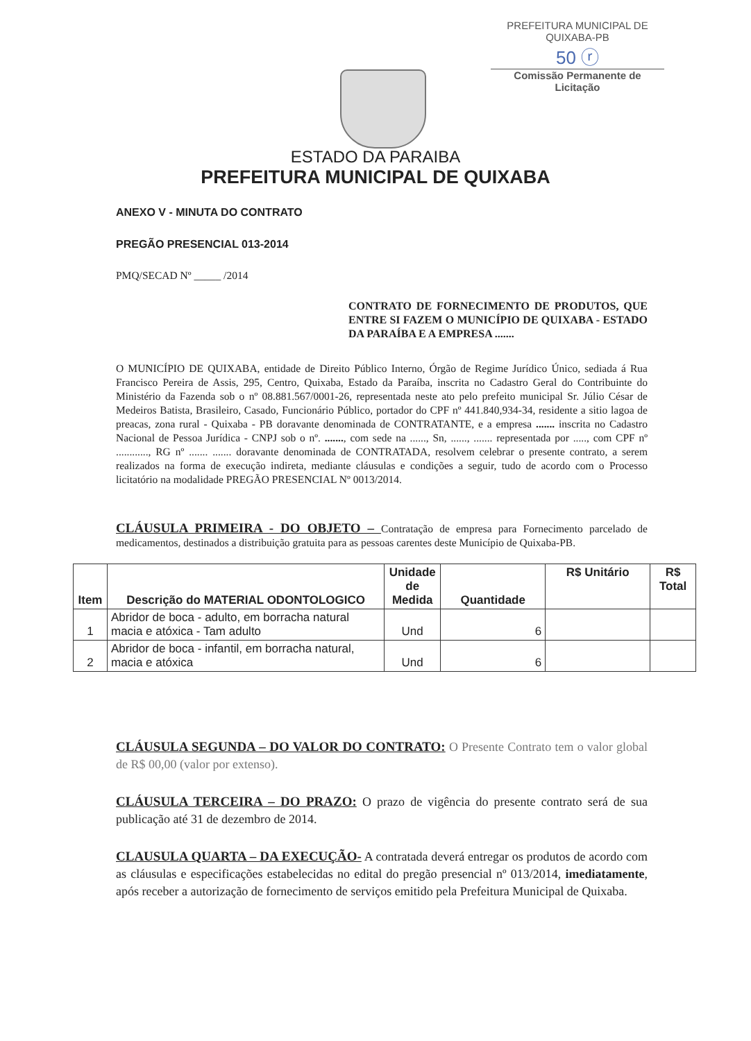PREFEITURA MUNICIPAL DE QUIXABA-PB
50 ⓡ
Comissão Permanente de Licitação
ESTADO DA PARAIBA
PREFEITURA MUNICIPAL DE QUIXABA
ANEXO V - MINUTA DO CONTRATO
PREGÃO PRESENCIAL 013-2014
PMQ/SECAD Nº _____ /2014
CONTRATO DE FORNECIMENTO DE PRODUTOS, QUE ENTRE SI FAZEM O MUNICÍPIO DE QUIXABA - ESTADO DA PARAÍBA E A EMPRESA .......
O MUNICÍPIO DE QUIXABA, entidade de Direito Público Interno, Órgão de Regime Jurídico Único, sediada á Rua Francisco Pereira de Assis, 295, Centro, Quixaba, Estado da Paraíba, inscrita no Cadastro Geral do Contribuinte do Ministério da Fazenda sob o nº 08.881.567/0001-26, representada neste ato pelo prefeito municipal Sr. Júlio César de Medeiros Batista, Brasileiro, Casado, Funcionário Público, portador do CPF nº 441.840,934-34, residente a sitio lagoa de preacas, zona rural - Quixaba - PB doravante denominada de CONTRATANTE, e a empresa ....... inscrita no Cadastro Nacional de Pessoa Jurídica - CNPJ sob o nº. ......., com sede na ......, Sn, ......, ....... representada por ....., com CPF nº ............, RG nº ....... ....... doravante denominada de CONTRATADA, resolvem celebrar o presente contrato, a serem realizados na forma de execução indireta, mediante cláusulas e condições a seguir, tudo de acordo com o Processo licitatório na modalidade PREGÃO PRESENCIAL Nº 0013/2014.
CLÁUSULA PRIMEIRA - DO OBJETO – Contratação de empresa para Fornecimento parcelado de medicamentos, destinados a distribuição gratuita para as pessoas carentes deste Município de Quixaba-PB.
| Item | Descrição do MATERIAL ODONTOLOGICO | Unidade de Medida | Quantidade | R$ Unitário | R$ Total |
| --- | --- | --- | --- | --- | --- |
| 1 | Abridor de boca - adulto, em borracha natural macia e atóxica - Tam adulto | Und | 6 | | |
| 2 | Abridor de boca - infantil, em borracha natural, macia e atóxica | Und | 6 | | |
CLÁUSULA SEGUNDA – DO VALOR DO CONTRATO: O Presente Contrato tem o valor global de R$ 00,00 (valor por extenso).
CLÁUSULA TERCEIRA – DO PRAZO: O prazo de vigência do presente contrato será de sua publicação até 31 de dezembro de 2014.
CLAUSULA QUARTA – DA EXECUÇÃO- A contratada deverá entregar os produtos de acordo com as cláusulas e especificações estabelecidas no edital do pregão presencial nº 013/2014, imediatamente, após receber a autorização de fornecimento de serviços emitido pela Prefeitura Municipal de Quixaba.